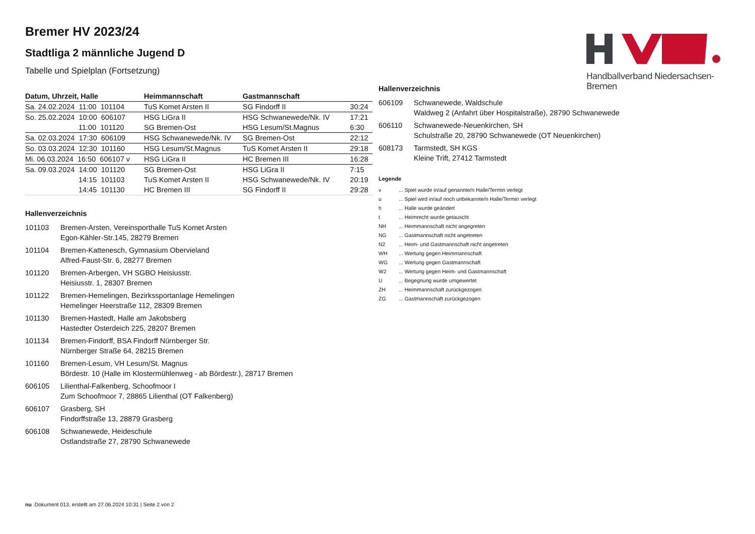Bremer HV 2023/24
Stadtliga 2 männliche Jugend D
Tabelle und Spielplan (Fortsetzung)
Handballverband Niedersachsen-Bremen
| Datum, Uhrzeit, Halle | Heimmannschaft | Gastmannschaft | |
| --- | --- | --- | --- |
| Sa. 24.02.2024 11:00 101104 | TuS Komet Arsten II | SG Findorff II | 30:24 |
| So. 25.02.2024 10:00 606107 | HSG LiGra II | HSG Schwanewede/Nk. IV | 17:21 |
| 11:00 101120 | SG Bremen-Ost | HSG Lesum/St.Magnus | 6:30 |
| Sa. 02.03.2024 17:30 606109 | HSG Schwanewede/Nk. IV | SG Bremen-Ost | 22:12 |
| So. 03.03.2024 12:30 101160 | HSG Lesum/St.Magnus | TuS Komet Arsten II | 29:18 |
| Mi. 06.03.2024 16:50 606107 v | HSG LiGra II | HC Bremen III | 16:28 |
| Sa. 09.03.2024 14:00 101120 | SG Bremen-Ost | HSG LiGra II | 7:15 |
| 14:15 101103 | TuS Komet Arsten II | HSG Schwanewede/Nk. IV | 20:19 |
| 14:45 101130 | HC Bremen III | SG Findorff II | 29:28 |
Hallenverzeichnis
| 101103 | Bremen-Arsten, Vereinsporthalle TuS Komet Arsten Egon-Kähler-Str.145, 28279 Bremen |
| 101104 | Bremen-Kattenesch, Gymnasium Obervieland Alfred-Faust-Str. 6, 28277 Bremen |
| 101120 | Bremen-Arbergen, VH SGBO Heisiusstr. Heisiusstr. 1, 28307 Bremen |
| 101122 | Bremen-Hemelingen, Bezirkssportanlage Hemelingen Hemelinger Heerstraße 112, 28309 Bremen |
| 101130 | Bremen-Hastedt, Halle am Jakobsberg Hastedter Osterdeich 225, 28207 Bremen |
| 101134 | Bremen-Findorff, BSA Findorff Nürnberger Str. Nürnberger Straße 64, 28215 Bremen |
| 101160 | Bremen-Lesum, VH Lesum/St. Magnus Bördestr. 10 (Halle im Klostermühlenweg - ab Bördestr.), 28717 Bremen |
| 606105 | Lilienthal-Falkenberg, Schoofmoor I Zum Schoofmoor 7, 28865 Lilienthal (OT Falkenberg) |
| 606107 | Grasberg, SH Findorffstraße 13, 28879 Grasberg |
| 606108 | Schwanewede, Heideschule Ostlandstraße 27, 28790 Schwanewede |
Hallenverzeichnis
| 606109 | Schwanewede, Waldschule Waldweg 2 (Anfahrt über Hospitalstraße), 28790 Schwanewede |
| 606110 | Schwanewede-Neuenkirchen, SH Schulstraße 20, 28790 Schwanewede (OT Neuenkirchen) |
| 608173 | Tarmstedt, SH KGS Kleine Trift, 27412 Tarmstedt |
Legende
| v | ... Spiel wurde in/auf genannte/n Halle/Termin verlegt |
| u | ... Spiel wird in/auf noch unbekannte/n Halle/Termin verlegt |
| h | ... Halle wurde geändert |
| t | ... Heimrecht wurde getauscht |
| NH | ... Heimmannschaft nicht angegreten |
| NG | ... Gastmannschaft nicht angetreten |
| N2 | ... Heim- und Gastmannschaft nicht angetreten |
| WH | ... Wertung gegen Heimmannschaft |
| WG | ... Wertung gegen Gastmannschaft |
| W2 | ... Wertung gegen Heim- und Gastmannschaft |
| U | ... Begegnung wurde umgewertet |
| ZH | ... Heimmannschaft zurückgezogen |
| ZG | ... Gastmannschaft zurückgezogen |
nu .Dokument 013, erstellt am 27.06.2024 10:31 | Seite 2 von 2